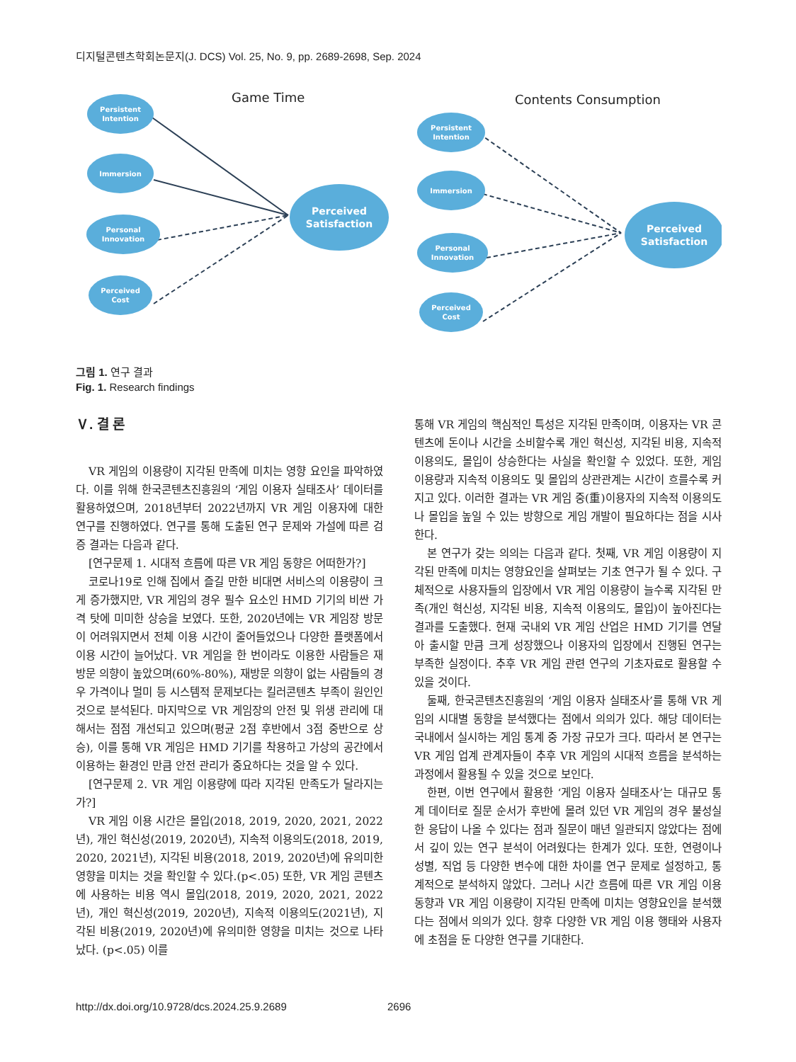디지털콘텐츠학회논문지(J. DCS) Vol. 25, No. 9, pp. 2689-2698, Sep. 2024
Game Time
Contents Consumption
Persistent
Intention
Immersion
Personal
Innovation
Perceived
Cost
Perceived
Satisfaction
Persistent
Intention
Immersion
Personal
Innovation
Perceived
Cost
Perceived
Satisfaction
그림 1. 연구 결과
Fig. 1. Research findings
Ⅴ. 결 론
VR 게임의 이용량이 지각된 만족에 미치는 영향 요인을 파악하였다. 이를 위해 한국콘텐츠진흥원의 ‘게임 이용자 실태조사’ 데이터를 활용하였으며, 2018년부터 2022년까지 VR 게임 이용자에 대한 연구를 진행하였다. 연구를 통해 도출된 연구 문제와 가설에 따른 검증 결과는 다음과 같다.
[연구문제 1. 시대적 흐름에 따른 VR 게임 동향은 어떠한가?]
코로나19로 인해 집에서 즐길 만한 비대면 서비스의 이용량이 크게 증가했지만, VR 게임의 경우 필수 요소인 HMD 기기의 비싼 가격 탓에 미미한 상승을 보였다. 또한, 2020년에는 VR 게임장 방문이 어려워지면서 전체 이용 시간이 줄어들었으나 다양한 플랫폼에서 이용 시간이 늘어났다. VR 게임을 한 번이라도 이용한 사람들은 재방문 의향이 높았으며(60%-80%), 재방문 의향이 없는 사람들의 경우 가격이나 멀미 등 시스템적 문제보다는 킬러콘텐츠 부족이 원인인 것으로 분석된다. 마지막으로 VR 게임장의 안전 및 위생 관리에 대해서는 점점 개선되고 있으며(평균 2점 후반에서 3점 중반으로 상승), 이를 통해 VR 게임은 HMD 기기를 착용하고 가상의 공간에서 이용하는 환경인 만큼 안전 관리가 중요하다는 것을 알 수 있다.
[연구문제 2. VR 게임 이용량에 따라 지각된 만족도가 달라지는가?]
VR 게임 이용 시간은 몰입(2018, 2019, 2020, 2021, 2022년), 개인 혁신성(2019, 2020년), 지속적 이용의도(2018, 2019, 2020, 2021년), 지각된 비용(2018, 2019, 2020년)에 유의미한 영향을 미치는 것을 확인할 수 있다.(p<.05) 또한, VR 게임 콘텐츠에 사용하는 비용 역시 몰입(2018, 2019, 2020, 2021, 2022년), 개인 혁신성(2019, 2020년), 지속적 이용의도(2021년), 지각된 비용(2019, 2020년)에 유의미한 영향을 미치는 것으로 나타났다. (p<.05) 이를
통해 VR 게임의 핵심적인 특성은 지각된 만족이며, 이용자는 VR 콘텐츠에 돈이나 시간을 소비할수록 개인 혁신성, 지각된 비용, 지속적 이용의도, 몰입이 상승한다는 사실을 확인할 수 있었다. 또한, 게임 이용량과 지속적 이용의도 및 몰입의 상관관계는 시간이 흐를수록 커지고 있다. 이러한 결과는 VR 게임 중(重)이용자의 지속적 이용의도나 몰입을 높일 수 있는 방향으로 게임 개발이 필요하다는 점을 시사한다.
본 연구가 갖는 의의는 다음과 같다. 첫째, VR 게임 이용량이 지각된 만족에 미치는 영향요인을 살펴보는 기초 연구가 될 수 있다. 구체적으로 사용자들의 입장에서 VR 게임 이용량이 늘수록 지각된 만족(개인 혁신성, 지각된 비용, 지속적 이용의도, 몰입)이 높아진다는 결과를 도출했다. 현재 국내외 VR 게임 산업은 HMD 기기를 연달아 출시할 만큼 크게 성장했으나 이용자의 입장에서 진행된 연구는 부족한 실정이다. 추후 VR 게임 관련 연구의 기초자료로 활용할 수 있을 것이다.
둘째, 한국콘텐츠진흥원의 ‘게임 이용자 실태조사’를 통해 VR 게임의 시대별 동향을 분석했다는 점에서 의의가 있다. 해당 데이터는 국내에서 실시하는 게임 통계 중 가장 규모가 크다. 따라서 본 연구는 VR 게임 업계 관계자들이 추후 VR 게임의 시대적 흐름을 분석하는 과정에서 활용될 수 있을 것으로 보인다.
한편, 이번 연구에서 활용한 ‘게임 이용자 실태조사’는 대규모 통계 데이터로 질문 순서가 후반에 몰려 있던 VR 게임의 경우 불성실한 응답이 나올 수 있다는 점과 질문이 매년 일관되지 않았다는 점에서 깊이 있는 연구 분석이 어려웠다는 한계가 있다. 또한, 연령이나 성별, 직업 등 다양한 변수에 대한 차이를 연구 문제로 설정하고, 통계적으로 분석하지 않았다. 그러나 시간 흐름에 따른 VR 게임 이용 동향과 VR 게임 이용량이 지각된 만족에 미치는 영향요인을 분석했다는 점에서 의의가 있다. 향후 다양한 VR 게임 이용 행태와 사용자에 초점을 둔 다양한 연구를 기대한다.
http://dx.doi.org/10.9728/dcs.2024.25.9.2689 2696